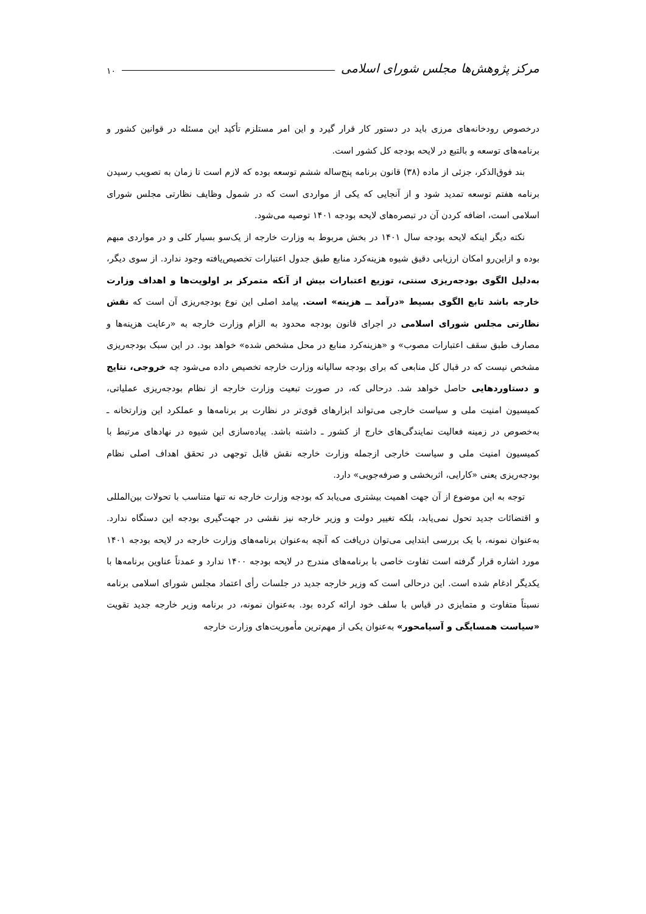مرکز پژوهش‌ها مجلس شورای اسلامی ۱۰
درخصوص رودخانه‌های مرزی باید در دستور کار قرار گیرد و این امر مستلزم تأکید این مسئله در قوانین کشور و برنامه‌های توسعه و بالتبع در لایحه بودجه کل کشور است.
بند فوق‌الذکر، جزئی از ماده (۳۸) قانون برنامه پنج‌ساله ششم توسعه بوده که لازم است تا زمان به تصویب رسیدن برنامه هفتم توسعه تمدید شود و از آنجایی که یکی از مواردی است که در شمول وظایف نظارتی مجلس شورای اسلامی است، اضافه کردن آن در تبصره‌های لایحه بودجه ۱۴۰۱ توصیه می‌شود.
نکته دیگر اینکه لایحه بودجه سال ۱۴۰۱ در بخش مربوط به وزارت خارجه از یک‌سو بسیار کلی و در مواردی مبهم بوده و ازاین‌رو امکان ارزیابی دقیق شیوه هزینه‌کرد منابع طبق جدول اعتبارات تخصیص‌یافته وجود ندارد. از سوی دیگر، به‌دلیل الگوی بودجه‌ریزی سنتی، توزیع اعتبارات بیش از آنکه متمرکز بر اولویت‌ها و اهداف وزارت خارجه باشد تابع الگوی بسیط «درآمد ــ هزینه» است. پیامد اصلی این نوع بودجه‌ریزی آن است که نقش نظارتی مجلس شورای اسلامی در اجرای قانون بودجه محدود به الزام وزارت خارجه به «رعایت هزینه‌ها و مصارف طبق سقف اعتبارات مصوب» و «هزینه‌کرد منابع در محل مشخص شده» خواهد بود. در این سبک بودجه‌ریزی مشخص نیست که در قبال کل منابعی که برای بودجه سالیانه وزارت خارجه تخصیص داده می‌شود چه خروجی، نتایج و دستاوردهایی حاصل خواهد شد. درحالی که، در صورت تبعیت وزارت خارجه از نظام بودجه‌ریزی عملیاتی، کمیسیون امنیت ملی و سیاست خارجی می‌تواند ابزارهای قوی‌تر در نظارت بر برنامه‌ها و عملکرد این وزارتخانه ـ به‌خصوص در زمینه فعالیت نمایندگی‌های خارج از کشور ـ داشته باشد. پیاده‌سازی این شیوه در نهادهای مرتبط با کمیسیون امنیت ملی و سیاست خارجی ازجمله وزارت خارجه نقش قابل توجهی در تحقق اهداف اصلی نظام بودجه‌ریزی یعنی «کارایی، اثربخشی و صرفه‌جویی» دارد.
توجه به این موضوع از آن جهت اهمیت بیشتری می‌یابد که بودجه وزارت خارجه نه تنها متناسب با تحولات بین‌المللی و اقتضائات جدید تحول نمی‌یابد، بلکه تغییر دولت و وزیر خارجه نیز نقشی در جهت‌گیری بودجه این دستگاه ندارد. به‌عنوان نمونه، با یک بررسی ابتدایی می‌توان دریافت که آنچه به‌عنوان برنامه‌های وزارت خارجه در لایحه بودجه ۱۴۰۱ مورد اشاره قرار گرفته است تفاوت خاصی با برنامه‌های مندرج در لایحه بودجه ۱۴۰۰ ندارد و عمدتاً عناوین برنامه‌ها با یکدیگر ادغام شده است. این درحالی است که وزیر خارجه جدید در جلسات رأی اعتماد مجلس شورای اسلامی برنامه نسبتاً متفاوت و متمایزی در قیاس با سلف خود ارائه کرده بود. به‌عنوان نمونه، در برنامه وزیر خارجه جدید تقویت «سیاست همسایگی و آسیامحور» به‌عنوان یکی از مهم‌ترین مأموریت‌های وزارت خارجه